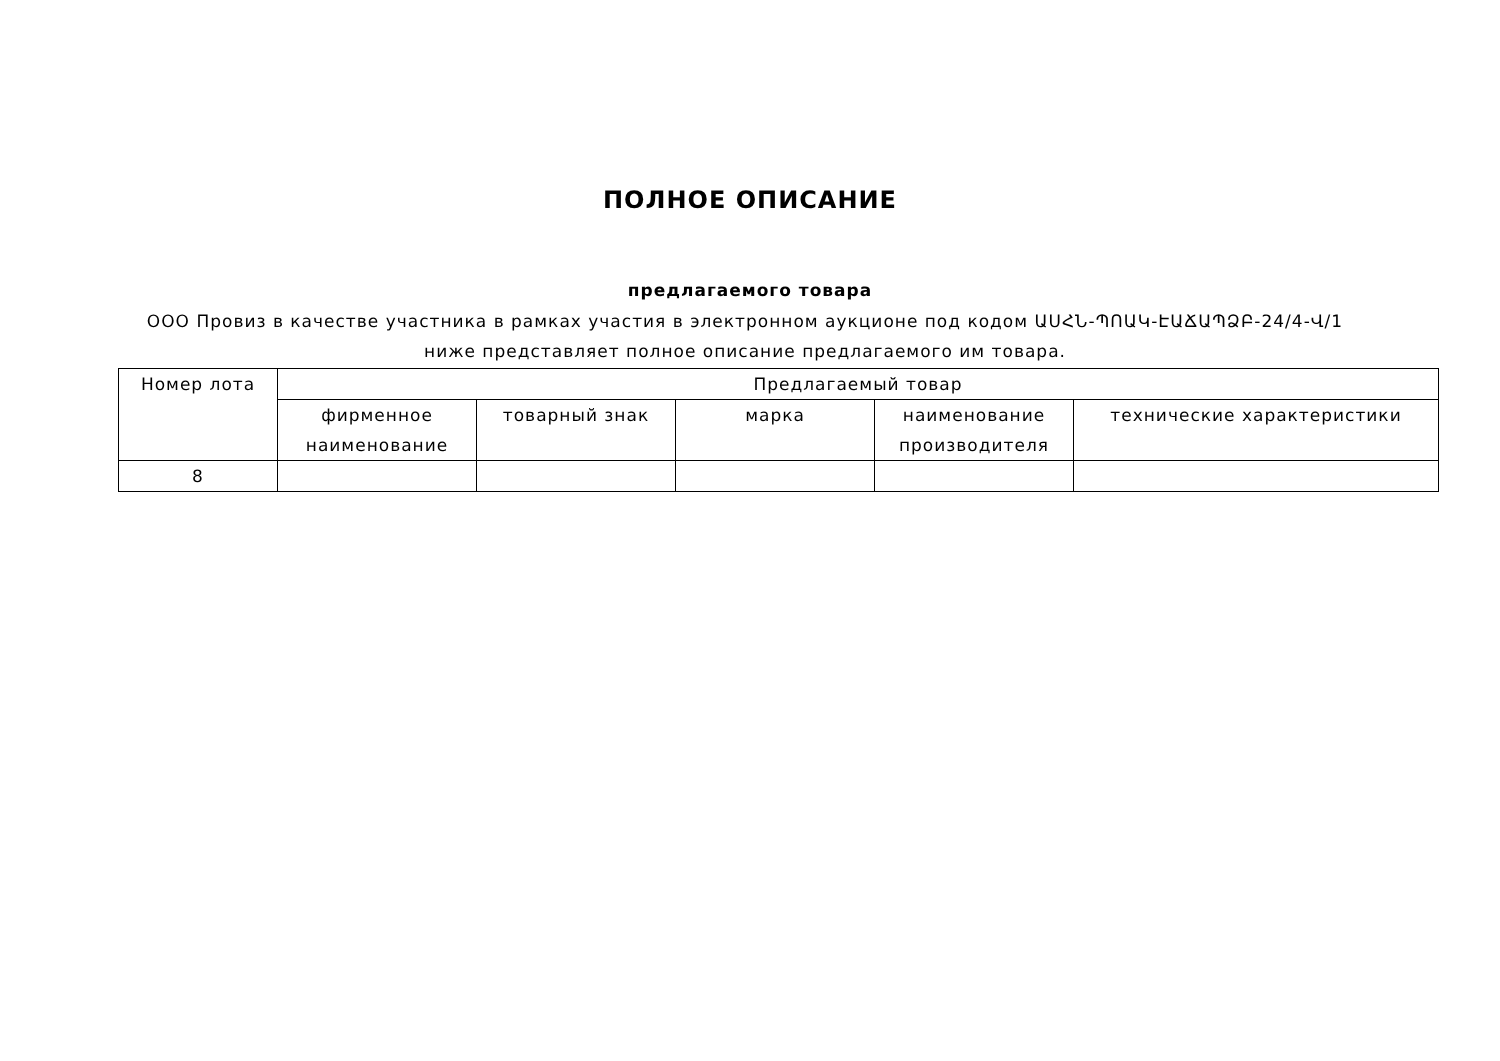ПОЛНОЕ ОПИСАНИЕ
предлагаемого товара
ООО Провиз в качестве участника в рамках участия в электронном аукционе под кодом ԱՍՀՆ-ՊՈԱԿ-ԷԱՃԱՊՁԲ-24/4-Վ/1 ниже представляет полное описание предлагаемого им товара.
| Номер лота | Предлагаемый товар | | | | |
| --- | --- | --- | --- | --- | --- |
| | фирменное наименование | товарный знак | марка | наименование производителя | технические характеристики |
| 8 | | | | | |